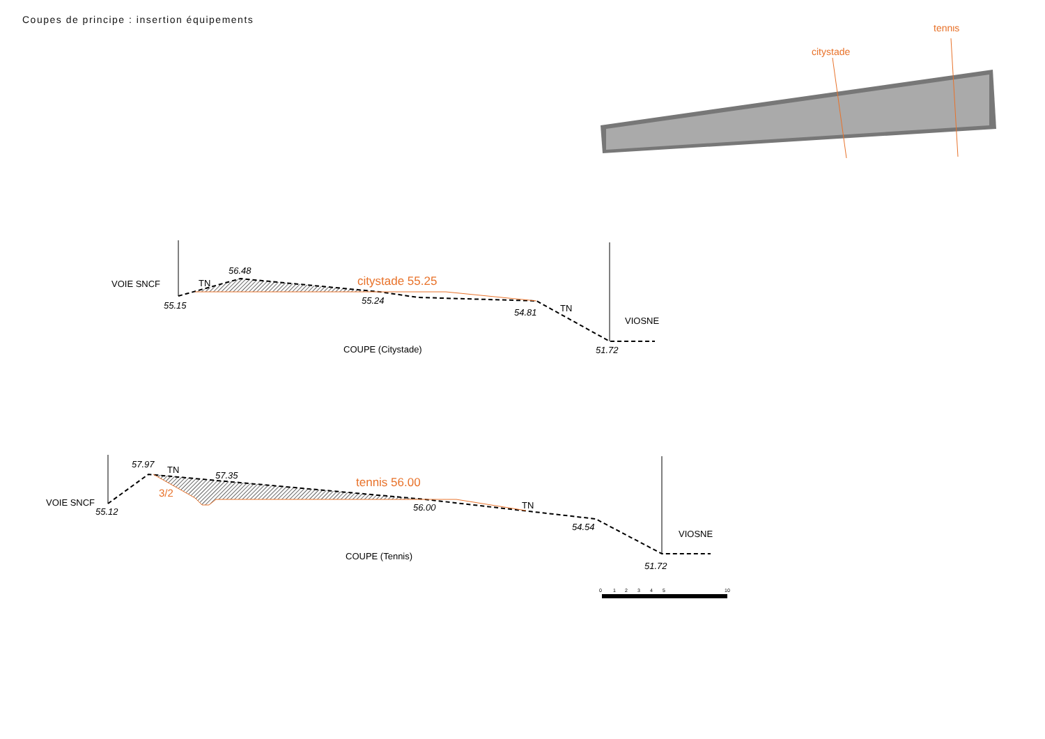Coupes de principe : insertion équipements
citystade
tennis
VOIE SNCF
TN
56.48
citystade 55.25
55.15
55.24
54.81
TN
VIOSNE
51.72
COUPE (Citystade)
VOIE SNCF
57.97
TN
57.35
3/2
tennis 56.00
55.12
56.00
TN
54.54
VIOSNE
51.72
COUPE (Tennis)
0
1
2
3
4
5
10